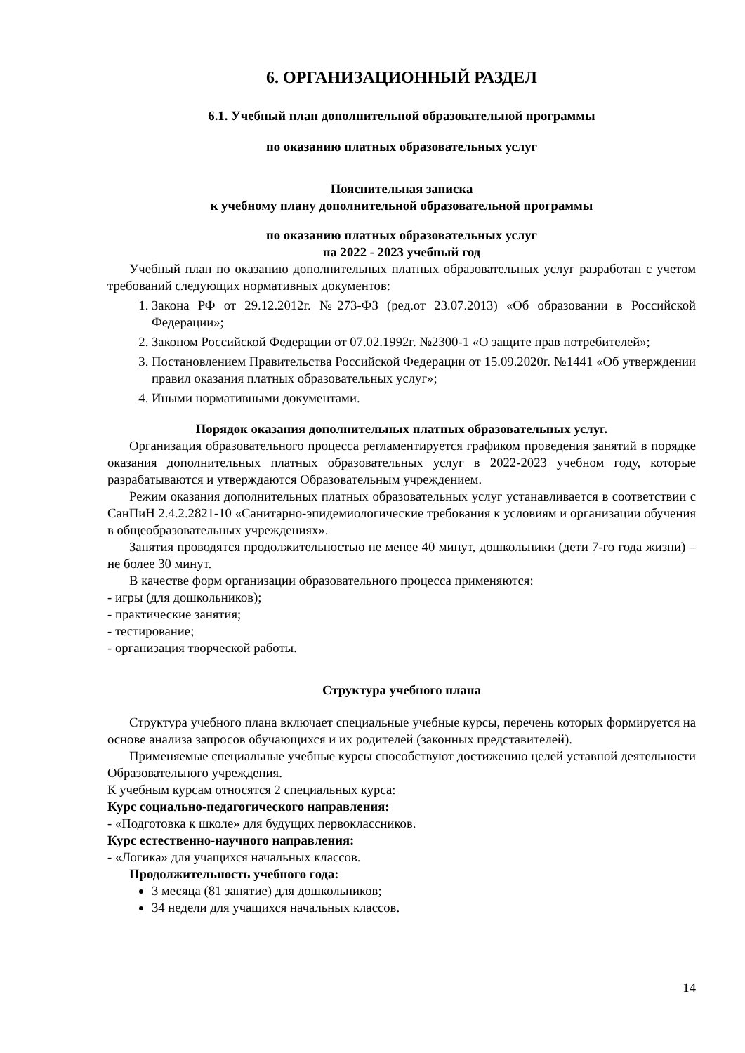6. ОРГАНИЗАЦИОННЫЙ РАЗДЕЛ
6.1. Учебный план дополнительной образовательной программы
по оказанию платных образовательных услуг
Пояснительная записка
к учебному плану дополнительной образовательной программы
по оказанию платных образовательных услуг
на 2022 - 2023 учебный год
Учебный план по оказанию дополнительных платных образовательных услуг разработан с учетом требований следующих нормативных документов:
1. Закона РФ от 29.12.2012г. №273-ФЗ (ред.от 23.07.2013) «Об образовании в Российской Федерации»;
2. Законом Российской Федерации от 07.02.1992г. №2300-1 «О защите прав потребителей»;
3. Постановлением Правительства Российской Федерации от 15.09.2020г. №1441 «Об утверждении правил оказания платных образовательных услуг»;
4. Иными нормативными документами.
Порядок оказания дополнительных платных образовательных услуг.
Организация образовательного процесса регламентируется графиком проведения занятий в порядке оказания дополнительных платных образовательных услуг в 2022-2023 учебном году, которые разрабатываются и утверждаются Образовательным учреждением.
Режим оказания дополнительных платных образовательных услуг устанавливается в соответствии с СанПиН 2.4.2.2821-10 «Санитарно-эпидемиологические требования к условиям и организации обучения в общеобразовательных учреждениях».
Занятия проводятся продолжительностью не менее 40 минут, дошкольники (дети 7-го года жизни) – не более 30 минут.
В качестве форм организации образовательного процесса применяются:
- игры (для дошкольников);
- практические занятия;
- тестирование;
- организация творческой работы.
Структура учебного плана
Структура учебного плана включает специальные учебные курсы, перечень которых формируется на основе анализа запросов обучающихся и их родителей (законных представителей).
Применяемые специальные учебные курсы способствуют достижению целей уставной деятельности Образовательного учреждения.
К учебным курсам относятся 2 специальных курса:
Курс социально-педагогического направления:
- «Подготовка к школе» для будущих первоклассников.
Курс естественно-научного направления:
- «Логика» для учащихся начальных классов.
Продолжительность учебного года:
3 месяца (81 занятие) для дошкольников;
34 недели для учащихся начальных классов.
14